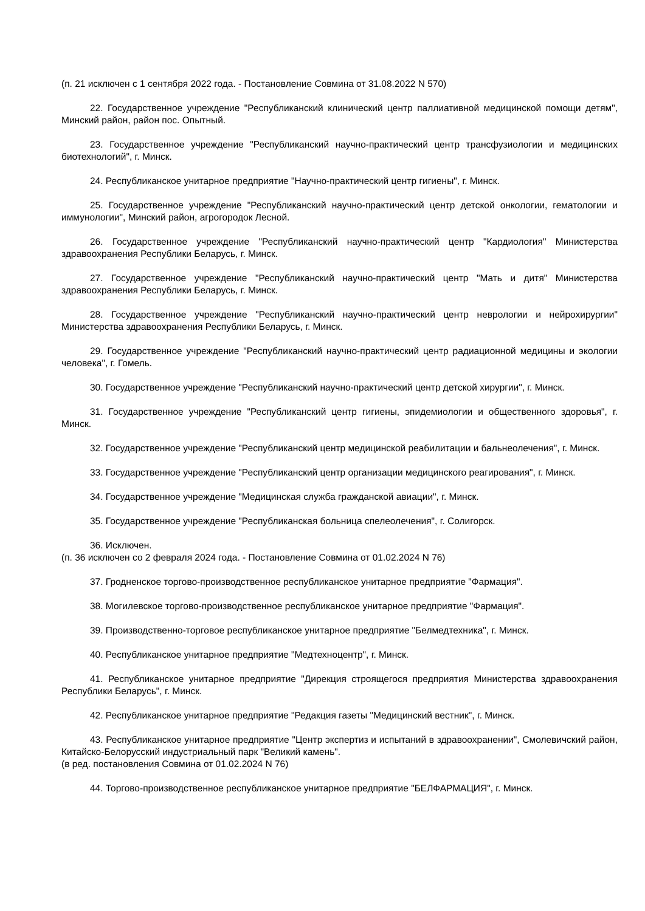(п. 21 исключен с 1 сентября 2022 года. - Постановление Совмина от 31.08.2022 N 570)
22. Государственное учреждение "Республиканский клинический центр паллиативной медицинской помощи детям", Минский район, район пос. Опытный.
23. Государственное учреждение "Республиканский научно-практический центр трансфузиологии и медицинских биотехнологий", г. Минск.
24. Республиканское унитарное предприятие "Научно-практический центр гигиены", г. Минск.
25. Государственное учреждение "Республиканский научно-практический центр детской онкологии, гематологии и иммунологии", Минский район, агрогородок Лесной.
26. Государственное учреждение "Республиканский научно-практический центр "Кардиология" Министерства здравоохранения Республики Беларусь, г. Минск.
27. Государственное учреждение "Республиканский научно-практический центр "Мать и дитя" Министерства здравоохранения Республики Беларусь, г. Минск.
28. Государственное учреждение "Республиканский научно-практический центр неврологии и нейрохирургии" Министерства здравоохранения Республики Беларусь, г. Минск.
29. Государственное учреждение "Республиканский научно-практический центр радиационной медицины и экологии человека", г. Гомель.
30. Государственное учреждение "Республиканский научно-практический центр детской хирургии", г. Минск.
31. Государственное учреждение "Республиканский центр гигиены, эпидемиологии и общественного здоровья", г. Минск.
32. Государственное учреждение "Республиканский центр медицинской реабилитации и бальнеолечения", г. Минск.
33. Государственное учреждение "Республиканский центр организации медицинского реагирования", г. Минск.
34. Государственное учреждение "Медицинская служба гражданской авиации", г. Минск.
35. Государственное учреждение "Республиканская больница спелеолечения", г. Солигорск.
36. Исключен.
(п. 36 исключен со 2 февраля 2024 года. - Постановление Совмина от 01.02.2024 N 76)
37. Гродненское торгово-производственное республиканское унитарное предприятие "Фармация".
38. Могилевское торгово-производственное республиканское унитарное предприятие "Фармация".
39. Производственно-торговое республиканское унитарное предприятие "Белмедтехника", г. Минск.
40. Республиканское унитарное предприятие "Медтехноцентр", г. Минск.
41. Республиканское унитарное предприятие "Дирекция строящегося предприятия Министерства здравоохранения Республики Беларусь", г. Минск.
42. Республиканское унитарное предприятие "Редакция газеты "Медицинский вестник", г. Минск.
43. Республиканское унитарное предприятие "Центр экспертиз и испытаний в здравоохранении", Смолевичский район, Китайско-Белорусский индустриальный парк "Великий камень".
(в ред. постановления Совмина от 01.02.2024 N 76)
44. Торгово-производственное республиканское унитарное предприятие "БЕЛФАРМАЦИЯ", г. Минск.